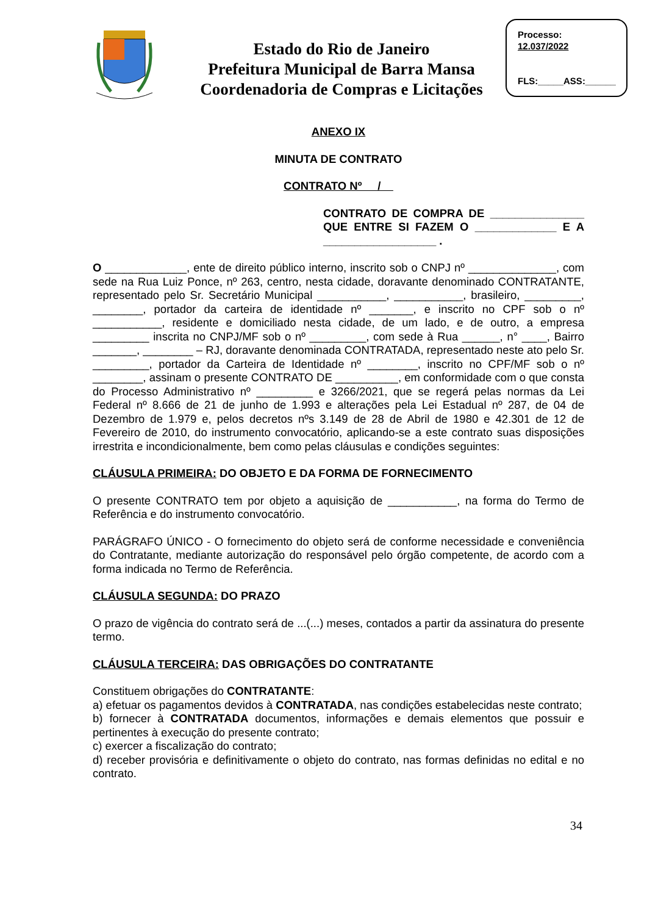Estado do Rio de Janeiro
Prefeitura Municipal de Barra Mansa
Coordenadoria de Compras e Licitações
Processo:
12.037/2022
FLS:_____ASS:______
ANEXO IX
MINUTA DE CONTRATO
CONTRATO Nº /
CONTRATO DE COMPRA DE _______________ QUE ENTRE SI FAZEM O _____________ E A __________________ .
O _____________, ente de direito público interno, inscrito sob o CNPJ nº ______________, com sede na Rua Luiz Ponce, nº 263, centro, nesta cidade, doravante denominado CONTRATANTE, representado pelo Sr. Secretário Municipal ___________, ___________, brasileiro, _________, ________, portador da carteira de identidade nº _______, e inscrito no CPF sob o nº ___________, residente e domiciliado nesta cidade, de um lado, e de outro, a empresa _________ inscrita no CNPJ/MF sob o nº _________, com sede à Rua ______, n° ____, Bairro _______, ________ – RJ, doravante denominada CONTRATADA, representado neste ato pelo Sr. _________, portador da Carteira de Identidade nº ________, inscrito no CPF/MF sob o nº ________, assinam o presente CONTRATO DE __________, em conformidade com o que consta do Processo Administrativo nº _________ e 3266/2021, que se regerá pelas normas da Lei Federal nº 8.666 de 21 de junho de 1.993 e alterações pela Lei Estadual nº 287, de 04 de Dezembro de 1.979 e, pelos decretos nºs 3.149 de 28 de Abril de 1980 e 42.301 de 12 de Fevereiro de 2010, do instrumento convocatório, aplicando-se a este contrato suas disposições irrestrita e incondicionalmente, bem como pelas cláusulas e condições seguintes:
CLÁUSULA PRIMEIRA: DO OBJETO E DA FORMA DE FORNECIMENTO
O presente CONTRATO tem por objeto a aquisição de ___________, na forma do Termo de Referência e do instrumento convocatório.
PARÁGRAFO ÚNICO - O fornecimento do objeto será de conforme necessidade e conveniência do Contratante, mediante autorização do responsável pelo órgão competente, de acordo com a forma indicada no Termo de Referência.
CLÁUSULA SEGUNDA: DO PRAZO
O prazo de vigência do contrato será de ...(...) meses, contados a partir da assinatura do presente termo.
CLÁUSULA TERCEIRA: DAS OBRIGAÇÕES DO CONTRATANTE
Constituem obrigações do CONTRATANTE:
a) efetuar os pagamentos devidos à CONTRATADA, nas condições estabelecidas neste contrato;
b) fornecer à CONTRATADA documentos, informações e demais elementos que possuir e pertinentes à execução do presente contrato;
c) exercer a fiscalização do contrato;
d) receber provisória e definitivamente o objeto do contrato, nas formas definidas no edital e no contrato.
34